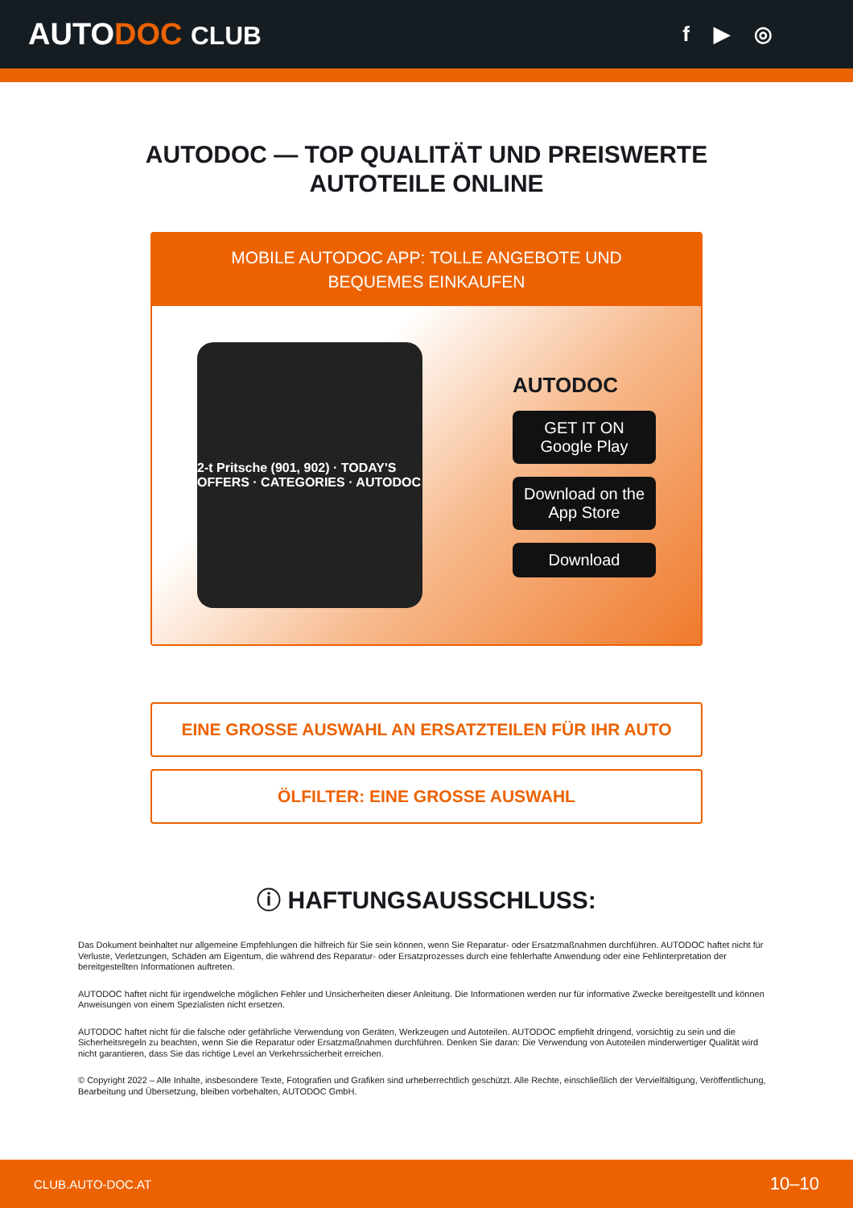AUTODOC CLUB
f ▶ ◎
AUTODOC — TOP QUALITÄT UND PREISWERTE
AUTOTEILE ONLINE
MOBILE AUTODOC APP: TOLLE ANGEBOTE UND BEQUEMES EINKAUFEN
2-t Pritsche (901, 902) · TODAY'S OFFERS · CATEGORIES · AUTODOC
AUTODOC
GET IT ON
Google Play
Download on the
App Store
Download
EINE GROSSE AUSWAHL AN ERSATZTEILEN FÜR IHR AUTO
ÖLFILTER: EINE GROSSE AUSWAHL
ⓘ HAFTUNGSAUSSCHLUSS:
Das Dokument beinhaltet nur allgemeine Empfehlungen die hilfreich für Sie sein können, wenn Sie Reparatur- oder Ersatzmaßnahmen durchführen. AUTODOC haftet nicht für Verluste, Verletzungen, Schäden am Eigentum, die während des Reparatur- oder Ersatzprozesses durch eine fehlerhafte Anwendung oder eine Fehlinterpretation der bereitgestellten Informationen auftreten.
AUTODOC haftet nicht für irgendwelche möglichen Fehler und Unsicherheiten dieser Anleitung. Die Informationen werden nur für informative Zwecke bereitgestellt und können Anweisungen von einem Spezialisten nicht ersetzen.
AUTODOC haftet nicht für die falsche oder gefährliche Verwendung von Geräten, Werkzeugen und Autoteilen. AUTODOC empfiehlt dringend, vorsichtig zu sein und die Sicherheitsregeln zu beachten, wenn Sie die Reparatur oder Ersatzmaßnahmen durchführen. Denken Sie daran: Die Verwendung von Autoteilen minderwertiger Qualität wird nicht garantieren, dass Sie das richtige Level an Verkehrssicherheit erreichen.
© Copyright 2022 – Alle Inhalte, insbesondere Texte, Fotografien und Grafiken sind urheberrechtlich geschützt. Alle Rechte, einschließlich der Vervielfältigung, Veröffentlichung, Bearbeitung und Übersetzung, bleiben vorbehalten, AUTODOC GmbH.
CLUB.AUTO-DOC.AT 10–10